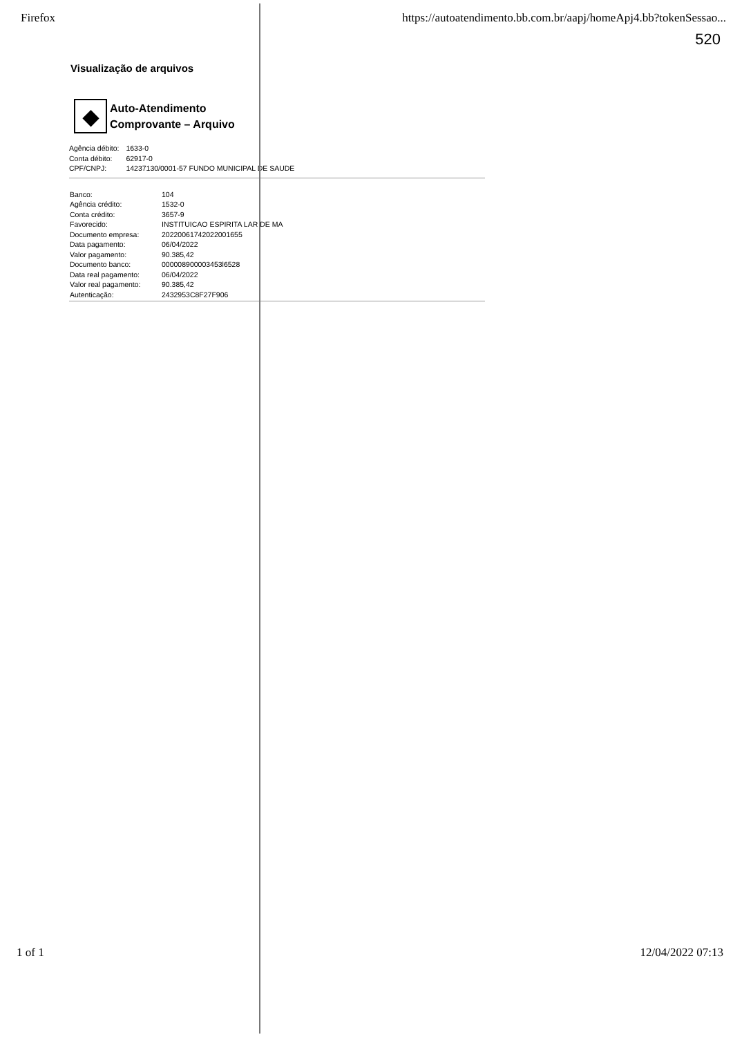Firefox https://autoatendimento.bb.com.br/aapj/homeApj4.bb?tokenSessao...
520
Visualização de arquivos
◆
Auto-Atendimento
Comprovante – Arquivo
| Agência débito: | 1633-0 |
| Conta débito: | 62917-0 |
| CPF/CNPJ: | 14237130/0001-57 FUNDO MUNICIPAL DE SAUDE |
| Banco: | 104 |
| Agência crédito: | 1532-0 |
| Conta crédito: | 3657-9 |
| Favorecido: | INSTITUICAO ESPIRITA LAR DE MA |
| Documento empresa: | 20220061742022001655 |
| Data pagamento: | 06/04/2022 |
| Valor pagamento: | 90.385,42 |
| Documento banco: | 000008900003453l6528 |
| Data real pagamento: | 06/04/2022 |
| Valor real pagamento: | 90.385,42 |
| Autenticação: | 2432953C8F27F906 |
1 of 1 12/04/2022 07:13